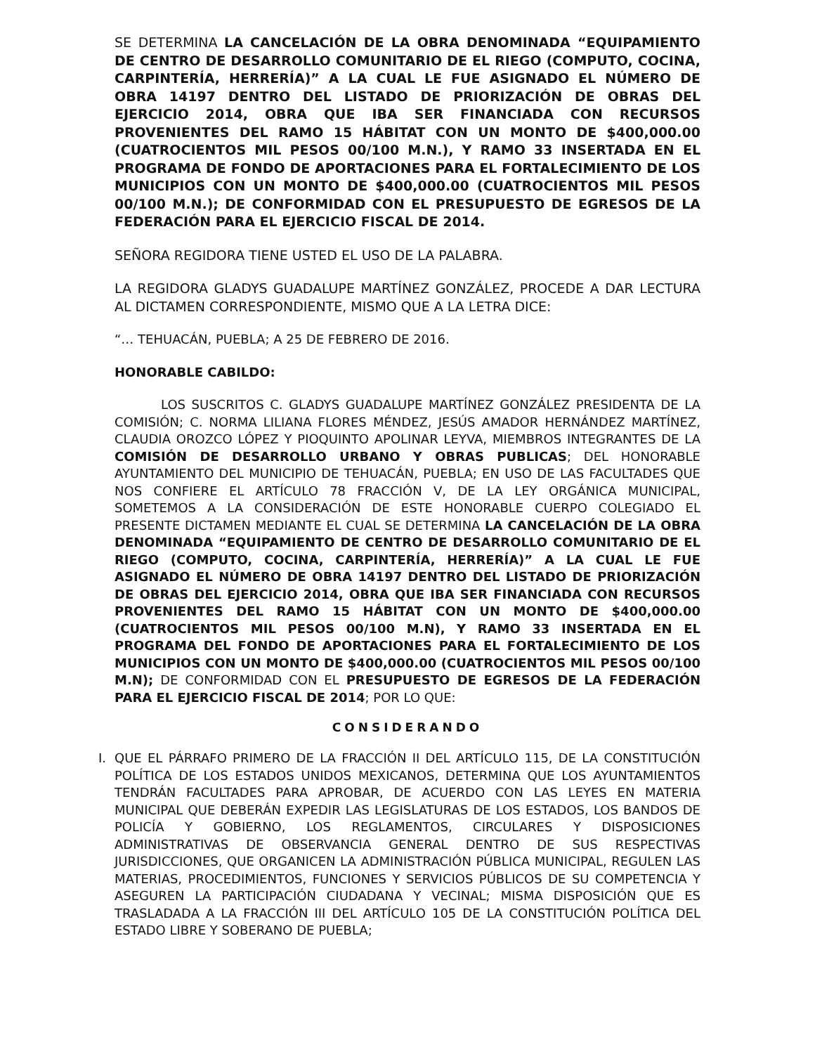SE DETERMINA LA CANCELACIÓN DE LA OBRA DENOMINADA “EQUIPAMIENTO DE CENTRO DE DESARROLLO COMUNITARIO DE EL RIEGO (COMPUTO, COCINA, CARPINTERÍA, HERRERÍA)” A LA CUAL LE FUE ASIGNADO EL NÚMERO DE OBRA 14197 DENTRO DEL LISTADO DE PRIORIZACIÓN DE OBRAS DEL EJERCICIO 2014, OBRA QUE IBA SER FINANCIADA CON RECURSOS PROVENIENTES DEL RAMO 15 HÁBITAT CON UN MONTO DE $400,000.00 (CUATROCIENTOS MIL PESOS 00/100 M.N.), Y RAMO 33 INSERTADA EN EL PROGRAMA DE FONDO DE APORTACIONES PARA EL FORTALECIMIENTO DE LOS MUNICIPIOS CON UN MONTO DE $400,000.00 (CUATROCIENTOS MIL PESOS 00/100 M.N.); DE CONFORMIDAD CON EL PRESUPUESTO DE EGRESOS DE LA FEDERACIÓN PARA EL EJERCICIO FISCAL DE 2014.
SEÑORA REGIDORA TIENE USTED EL USO DE LA PALABRA.
LA REGIDORA GLADYS GUADALUPE MARTÍNEZ GONZÁLEZ, PROCEDE A DAR LECTURA AL DICTAMEN CORRESPONDIENTE, MISMO QUE A LA LETRA DICE:
“… TEHUACÁN, PUEBLA; A 25 DE FEBRERO DE 2016.
HONORABLE CABILDO:
LOS SUSCRITOS C. GLADYS GUADALUPE MARTÍNEZ GONZÁLEZ PRESIDENTA DE LA COMISIÓN; C. NORMA LILIANA FLORES MÉNDEZ, JESÚS AMADOR HERNÁNDEZ MARTÍNEZ, CLAUDIA OROZCO LÓPEZ Y PIOQUINTO APOLINAR LEYVA, MIEMBROS INTEGRANTES DE LA COMISIÓN DE DESARROLLO URBANO Y OBRAS PUBLICAS; DEL HONORABLE AYUNTAMIENTO DEL MUNICIPIO DE TEHUACÁN, PUEBLA; EN USO DE LAS FACULTADES QUE NOS CONFIERE EL ARTÍCULO 78 FRACCIÓN V, DE LA LEY ORGÁNICA MUNICIPAL, SOMETEMOS A LA CONSIDERACIÓN DE ESTE HONORABLE CUERPO COLEGIADO EL PRESENTE DICTAMEN MEDIANTE EL CUAL SE DETERMINA LA CANCELACIÓN DE LA OBRA DENOMINADA “EQUIPAMIENTO DE CENTRO DE DESARROLLO COMUNITARIO DE EL RIEGO (COMPUTO, COCINA, CARPINTERÍA, HERRERÍA)” A LA CUAL LE FUE ASIGNADO EL NÚMERO DE OBRA 14197 DENTRO DEL LISTADO DE PRIORIZACIÓN DE OBRAS DEL EJERCICIO 2014, OBRA QUE IBA SER FINANCIADA CON RECURSOS PROVENIENTES DEL RAMO 15 HÁBITAT CON UN MONTO DE $400,000.00 (CUATROCIENTOS MIL PESOS 00/100 M.N), Y RAMO 33 INSERTADA EN EL PROGRAMA DEL FONDO DE APORTACIONES PARA EL FORTALECIMIENTO DE LOS MUNICIPIOS CON UN MONTO DE $400,000.00 (CUATROCIENTOS MIL PESOS 00/100 M.N); DE CONFORMIDAD CON EL PRESUPUESTO DE EGRESOS DE LA FEDERACIÓN PARA EL EJERCICIO FISCAL DE 2014; POR LO QUE:
CONSIDERANDO
I. QUE EL PÁRRAFO PRIMERO DE LA FRACCIÓN II DEL ARTÍCULO 115, DE LA CONSTITUCIÓN POLÍTICA DE LOS ESTADOS UNIDOS MEXICANOS, DETERMINA QUE LOS AYUNTAMIENTOS TENDRÁN FACULTADES PARA APROBAR, DE ACUERDO CON LAS LEYES EN MATERIA MUNICIPAL QUE DEBERÁN EXPEDIR LAS LEGISLATURAS DE LOS ESTADOS, LOS BANDOS DE POLICÍA Y GOBIERNO, LOS REGLAMENTOS, CIRCULARES Y DISPOSICIONES ADMINISTRATIVAS DE OBSERVANCIA GENERAL DENTRO DE SUS RESPECTIVAS JURISDICCIONES, QUE ORGANICEN LA ADMINISTRACIÓN PÚBLICA MUNICIPAL, REGULEN LAS MATERIAS, PROCEDIMIENTOS, FUNCIONES Y SERVICIOS PÚBLICOS DE SU COMPETENCIA Y ASEGUREN LA PARTICIPACIÓN CIUDADANA Y VECINAL; MISMA DISPOSICIÓN QUE ES TRASLADADA A LA FRACCIÓN III DEL ARTÍCULO 105 DE LA CONSTITUCIÓN POLÍTICA DEL ESTADO LIBRE Y SOBERANO DE PUEBLA;